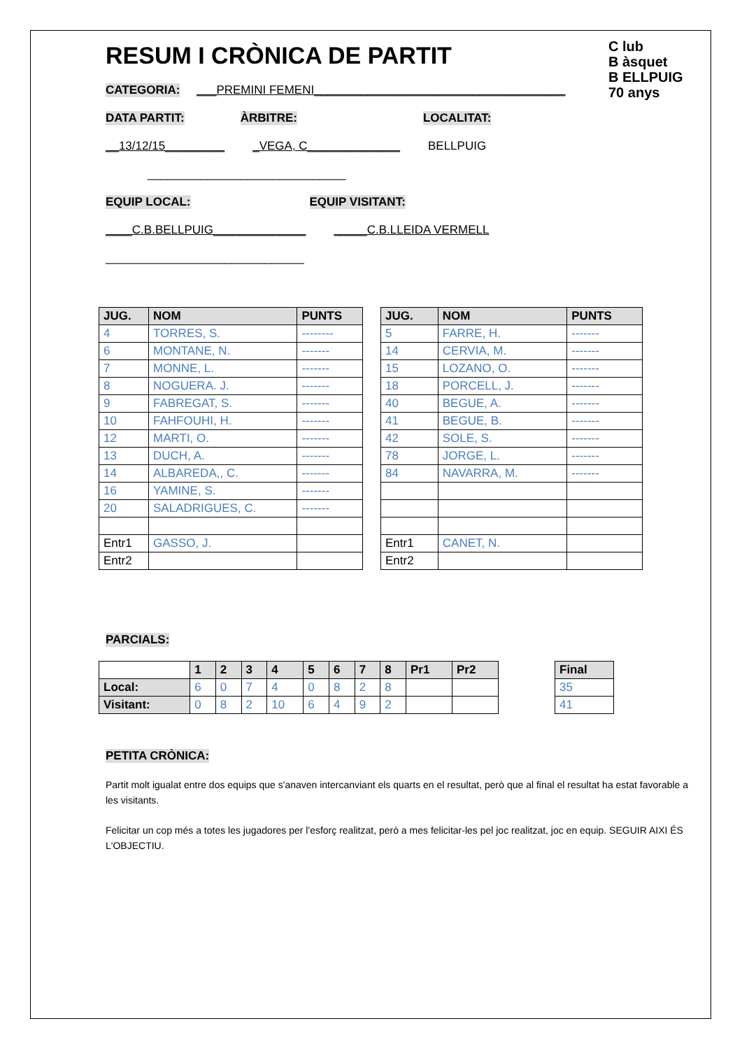C lub
B àsquet
B ELLPUIG
70 anys
RESUM I CRÒNICA DE PARTIT
CATEGORIA: ___PREMINI FEMENI______________________________________
DATA PARTIT: ÀRBITRE: LOCALITAT:
__13/12/15_________ _VEGA, C______________ BELLPUIG
______________________________
EQUIP LOCAL: EQUIP VISITANT:
____C.B.BELLPUIG______________ _____C.B.LLEIDA VERMELL
______________________________
| JUG. | NOM | PUNTS |
| --- | --- | --- |
| 4 | TORRES, S. | -------- |
| 6 | MONTANE, N. | ------- |
| 7 | MONNE, L. | ------- |
| 8 | NOGUERA. J. | ------- |
| 9 | FABREGAT, S. | ------- |
| 10 | FAHFOUHI, H. | ------- |
| 12 | MARTI, O. | ------- |
| 13 | DUCH, A. | ------- |
| 14 | ALBAREDA,, C. | ------- |
| 16 | YAMINE, S. | ------- |
| 20 | SALADRIGUES, C. | ------- |
| Entr1 | GASSO, J. | |
| Entr2 | | |
| JUG. | NOM | PUNTS |
| --- | --- | --- |
| 5 | FARRE, H. | ------- |
| 14 | CERVIA, M. | ------- |
| 15 | LOZANO, O. | ------- |
| 18 | PORCELL, J. | ------- |
| 40 | BEGUE, A. | ------- |
| 41 | BEGUE, B. | ------- |
| 42 | SOLE, S. | ------- |
| 78 | JORGE, L. | ------- |
| 84 | NAVARRA, M. | ------- |
| Entr1 | CANET, N. | |
| Entr2 | | |
PARCIALS:
| | 1 | 2 | 3 | 4 | 5 | 6 | 7 | 8 | Pr1 | Pr2 |
| --- | --- | --- | --- | --- | --- | --- | --- | --- | --- | --- |
| Local: | 6 | 0 | 7 | 4 | 0 | 8 | 2 | 8 | | |
| Visitant: | 0 | 8 | 2 | 10 | 6 | 4 | 9 | 2 | | |
| Final |
| --- |
| 35 |
| 41 |
PETITA CRÒNICA:
Partit molt igualat entre dos equips que s'anaven intercanviant els quarts en el resultat, però que al final el resultat ha estat favorable a les visitants.
Felicitar un cop més a totes les jugadores per l'esforç realitzat, però a mes felicitar-les pel joc realitzat, joc en equip. SEGUIR AIXI ÉS L'OBJECTIU.